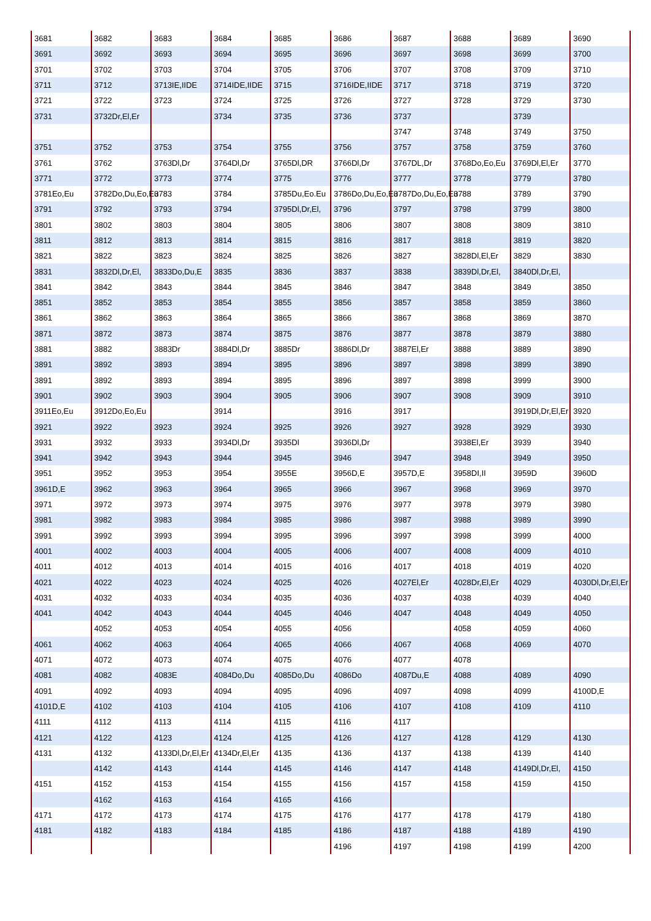| 3681 | 3682 | 3683 | 3684 | 3685 | 3686 | 3687 | 3688 | 3689 | 3690 |
| 3691 | 3692 | 3693 | 3694 | 3695 | 3696 | 3697 | 3698 | 3699 | 3700 |
| 3701 | 3702 | 3703 | 3704 | 3705 | 3706 | 3707 | 3708 | 3709 | 3710 |
| 3711 | 3712 | 3713IE,IIDE | 3714IDE,IIDE | 3715 | 3716IDE,IIDE | 3717 | 3718 | 3719 | 3720 |
| 3721 | 3722 | 3723 | 3724 | 3725 | 3726 | 3727 | 3728 | 3729 | 3730 |
| 3731 | 3732Dr,El,Er | | 3734 | 3735 | 3736 | 3737 | | 3739 | |
| | | | | | | 3747 | 3748 | 3749 | 3750 |
| 3751 | 3752 | 3753 | 3754 | 3755 | 3756 | 3757 | 3758 | 3759 | 3760 |
| 3761 | 3762 | 3763Dl,Dr | 3764Dl,Dr | 3765Dl,DR | 3766Dl,Dr | 3767DL,Dr | 3768Do,Eo,Eu | 3769Dl,El,Er | 3770 |
| 3771 | 3772 | 3773 | 3774 | 3775 | 3776 | 3777 | 3778 | 3779 | 3780 |
| 3781Eo,Eu | 3782Do,Du,Eo,Eu | 3783 | 3784 | 3785Du,Eo.Eu | 3786Do,Du,Eo,Eu | 3787Do,Du,Eo,Eu | 3788 | 3789 | 3790 |
| 3791 | 3792 | 3793 | 3794 | 3795Dl,Dr,El, | 3796 | 3797 | 3798 | 3799 | 3800 |
| 3801 | 3802 | 3803 | 3804 | 3805 | 3806 | 3807 | 3808 | 3809 | 3810 |
| 3811 | 3812 | 3813 | 3814 | 3815 | 3816 | 3817 | 3818 | 3819 | 3820 |
| 3821 | 3822 | 3823 | 3824 | 3825 | 3826 | 3827 | 3828Dl,El,Er | 3829 | 3830 |
| 3831 | 3832Dl,Dr,El, | 3833Do,Du,E | 3835 | 3836 | 3837 | 3838 | 3839Dl,Dr,El, | 3840Dl,Dr,El, | |
| 3841 | 3842 | 3843 | 3844 | 3845 | 3846 | 3847 | 3848 | 3849 | 3850 |
| 3851 | 3852 | 3853 | 3854 | 3855 | 3856 | 3857 | 3858 | 3859 | 3860 |
| 3861 | 3862 | 3863 | 3864 | 3865 | 3866 | 3867 | 3868 | 3869 | 3870 |
| 3871 | 3872 | 3873 | 3874 | 3875 | 3876 | 3877 | 3878 | 3879 | 3880 |
| 3881 | 3882 | 3883Dr | 3884Dl,Dr | 3885Dr | 3886Dl,Dr | 3887El,Er | 3888 | 3889 | 3890 |
| 3891 | 3892 | 3893 | 3894 | 3895 | 3896 | 3897 | 3898 | 3899 | 3890 |
| 3891 | 3892 | 3893 | 3894 | 3895 | 3896 | 3897 | 3898 | 3999 | 3900 |
| 3901 | 3902 | 3903 | 3904 | 3905 | 3906 | 3907 | 3908 | 3909 | 3910 |
| 3911Eo,Eu | 3912Do,Eo,Eu | | 3914 | | 3916 | 3917 | | 3919Dl,Dr,El,Er | 3920 |
| 3921 | 3922 | 3923 | 3924 | 3925 | 3926 | 3927 | 3928 | 3929 | 3930 |
| 3931 | 3932 | 3933 | 3934Dl,Dr | 3935Dl | 3936Dl,Dr | | 3938El,Er | 3939 | 3940 |
| 3941 | 3942 | 3943 | 3944 | 3945 | 3946 | 3947 | 3948 | 3949 | 3950 |
| 3951 | 3952 | 3953 | 3954 | 3955E | 3956D,E | 3957D,E | 3958DI,II | 3959D | 3960D |
| 3961D,E | 3962 | 3963 | 3964 | 3965 | 3966 | 3967 | 3968 | 3969 | 3970 |
| 3971 | 3972 | 3973 | 3974 | 3975 | 3976 | 3977 | 3978 | 3979 | 3980 |
| 3981 | 3982 | 3983 | 3984 | 3985 | 3986 | 3987 | 3988 | 3989 | 3990 |
| 3991 | 3992 | 3993 | 3994 | 3995 | 3996 | 3997 | 3998 | 3999 | 4000 |
| 4001 | 4002 | 4003 | 4004 | 4005 | 4006 | 4007 | 4008 | 4009 | 4010 |
| 4011 | 4012 | 4013 | 4014 | 4015 | 4016 | 4017 | 4018 | 4019 | 4020 |
| 4021 | 4022 | 4023 | 4024 | 4025 | 4026 | 4027El,Er | 4028Dr,El,Er | 4029 | 4030Dl,Dr,El,Er |
| 4031 | 4032 | 4033 | 4034 | 4035 | 4036 | 4037 | 4038 | 4039 | 4040 |
| 4041 | 4042 | 4043 | 4044 | 4045 | 4046 | 4047 | 4048 | 4049 | 4050 |
| | 4052 | 4053 | 4054 | 4055 | 4056 | | 4058 | 4059 | 4060 |
| 4061 | 4062 | 4063 | 4064 | 4065 | 4066 | 4067 | 4068 | 4069 | 4070 |
| 4071 | 4072 | 4073 | 4074 | 4075 | 4076 | 4077 | 4078 | | |
| 4081 | 4082 | 4083E | 4084Do,Du | 4085Do,Du | 4086Do | 4087Du,E | 4088 | 4089 | 4090 |
| 4091 | 4092 | 4093 | 4094 | 4095 | 4096 | 4097 | 4098 | 4099 | 4100D,E |
| 4101D,E | 4102 | 4103 | 4104 | 4105 | 4106 | 4107 | 4108 | 4109 | 4110 |
| 4111 | 4112 | 4113 | 4114 | 4115 | 4116 | 4117 | | | |
| 4121 | 4122 | 4123 | 4124 | 4125 | 4126 | 4127 | 4128 | 4129 | 4130 |
| 4131 | 4132 | 4133Dl,Dr,El,Er | 4134Dr,El,Er | 4135 | 4136 | 4137 | 4138 | 4139 | 4140 |
| | 4142 | 4143 | 4144 | 4145 | 4146 | 4147 | 4148 | 4149Dl,Dr,El, | 4150 |
| 4151 | 4152 | 4153 | 4154 | 4155 | 4156 | 4157 | 4158 | 4159 | 4150 |
| | 4162 | 4163 | 4164 | 4165 | 4166 | | | | |
| 4171 | 4172 | 4173 | 4174 | 4175 | 4176 | 4177 | 4178 | 4179 | 4180 |
| 4181 | 4182 | 4183 | 4184 | 4185 | 4186 | 4187 | 4188 | 4189 | 4190 |
| | | | | | 4196 | 4197 | 4198 | 4199 | 4200 |